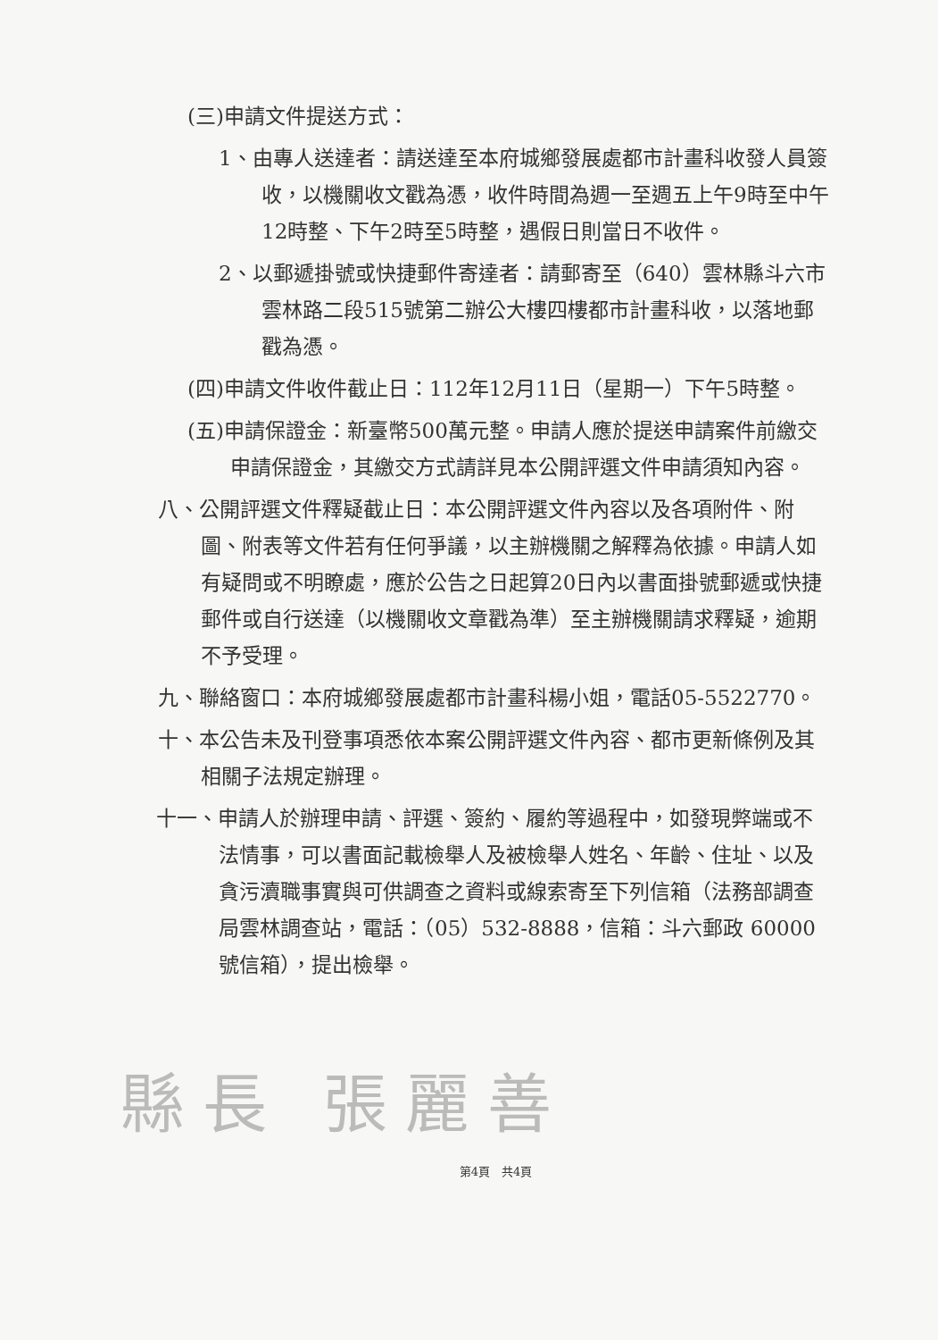(三)申請文件提送方式：
1、由專人送達者：請送達至本府城鄉發展處都市計畫科收發人員簽收，以機關收文戳為憑，收件時間為週一至週五上午9時至中午12時整、下午2時至5時整，遇假日則當日不收件。
2、以郵遞掛號或快捷郵件寄達者：請郵寄至（640）雲林縣斗六市雲林路二段515號第二辦公大樓四樓都市計畫科收，以落地郵戳為憑。
(四)申請文件收件截止日：112年12月11日（星期一）下午5時整。
(五)申請保證金：新臺幣500萬元整。申請人應於提送申請案件前繳交申請保證金，其繳交方式請詳見本公開評選文件申請須知內容。
八、公開評選文件釋疑截止日：本公開評選文件內容以及各項附件、附圖、附表等文件若有任何爭議，以主辦機關之解釋為依據。申請人如有疑問或不明瞭處，應於公告之日起算20日內以書面掛號郵遞或快捷郵件或自行送達（以機關收文章戳為準）至主辦機關請求釋疑，逾期不予受理。
九、聯絡窗口：本府城鄉發展處都市計畫科楊小姐，電話05-5522770。
十、本公告未及刊登事項悉依本案公開評選文件內容、都市更新條例及其相關子法規定辦理。
十一、申請人於辦理申請、評選、簽約、履約等過程中，如發現弊端或不法情事，可以書面記載檢舉人及被檢舉人姓名、年齡、住址、以及貪污瀆職事實與可供調查之資料或線索寄至下列信箱（法務部調查局雲林調查站，電話：（05）532-8888，信箱：斗六郵政 60000 號信箱），提出檢舉。
縣長 張麗善
第4頁　共4頁